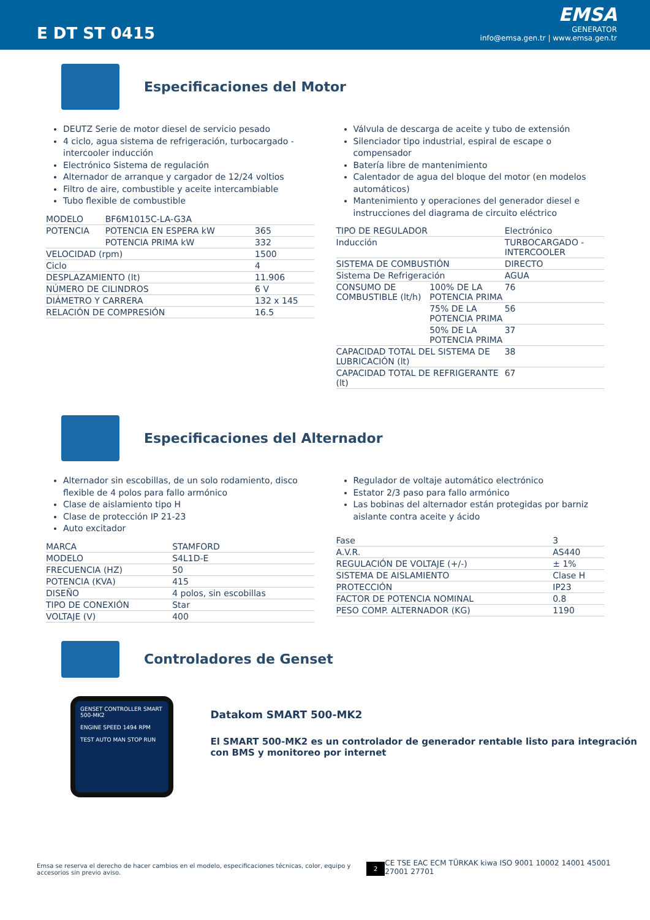E DT ST 0415
EMSA
GENERATOR
info@emsa.gen.tr | www.emsa.gen.tr
Especificaciones del Motor
DEUTZ Serie de motor diesel de servicio pesado
4 ciclo, agua sistema de refrigeración, turbocargado - intercooler inducción
Electrónico Sistema de regulación
Alternador de arranque y cargador de 12/24 voltios
Filtro de aire, combustible y aceite intercambiable
Tubo flexible de combustible
| MODELO | BF6M1015C-LA-G3A | |
| POTENCIA | POTENCIA EN ESPERA kW | 365 |
| | POTENCIA PRIMA kW | 332 |
| VELOCIDAD (rpm) | | 1500 |
| Ciclo | | 4 |
| DESPLAZAMIENTO (lt) | | 11.906 |
| NÚMERO DE CILINDROS | | 6 V |
| DIÁMETRO Y CARRERA | | 132 x 145 |
| RELACIÓN DE COMPRESIÓN | | 16.5 |
Válvula de descarga de aceite y tubo de extensión
Silenciador tipo industrial, espiral de escape o compensador
Batería libre de mantenimiento
Calentador de agua del bloque del motor (en modelos automáticos)
Mantenimiento y operaciones del generador diesel e instrucciones del diagrama de circuito eléctrico
| TIPO DE REGULADOR | | Electrónico |
| Inducción | | TURBOCARGADO - INTERCOOLER |
| SISTEMA DE COMBUSTIÓN | | DIRECTO |
| Sistema De Refrigeración | | AGUA |
| CONSUMO DE COMBUSTIBLE (lt/h) | 100% DE LA POTENCIA PRIMA | 76 |
| | 75% DE LA POTENCIA PRIMA | 56 |
| | 50% DE LA POTENCIA PRIMA | 37 |
| CAPACIDAD TOTAL DEL SISTEMA DE LUBRICACIÓN (lt) | | 38 |
| CAPACIDAD TOTAL DE REFRIGERANTE (lt) | | 67 |
Especificaciones del Alternador
Alternador sin escobillas, de un solo rodamiento, disco flexible de 4 polos para fallo armónico
Clase de aislamiento tipo H
Clase de protección IP 21-23
Auto excitador
| MARCA | STAMFORD |
| MODELO | S4L1D-E |
| FRECUENCIA (HZ) | 50 |
| POTENCIA (KVA) | 415 |
| DISEÑO | 4 polos, sin escobillas |
| TIPO DE CONEXIÓN | Star |
| VOLTAJE (V) | 400 |
Regulador de voltaje automático electrónico
Estator 2/3 paso para fallo armónico
Las bobinas del alternador están protegidas por barniz aislante contra aceite y ácido
| Fase | 3 |
| A.V.R. | AS440 |
| REGULACIÓN DE VOLTAJE (+/-) | ± 1% |
| SISTEMA DE AISLAMIENTO | Clase H |
| PROTECCIÓN | IP23 |
| FACTOR DE POTENCIA NOMINAL | 0.8 |
| PESO COMP. ALTERNADOR (KG) | 1190 |
Controladores de Genset
GENSET CONTROLLER SMART 500-MK2
ENGINE SPEED 1494 RPM
TEST AUTO MAN STOP RUN
Datakom SMART 500-MK2
El SMART 500-MK2 es un controlador de generador rentable listo para integración con BMS y monitoreo por internet
Emsa se reserva el derecho de hacer cambios en el modelo, especificaciones técnicas, color, equipo y accesorios sin previo aviso.
2
CE TSE EAC ECM TÜRKAK kiwa ISO 9001 10002 14001 45001 27001 27701